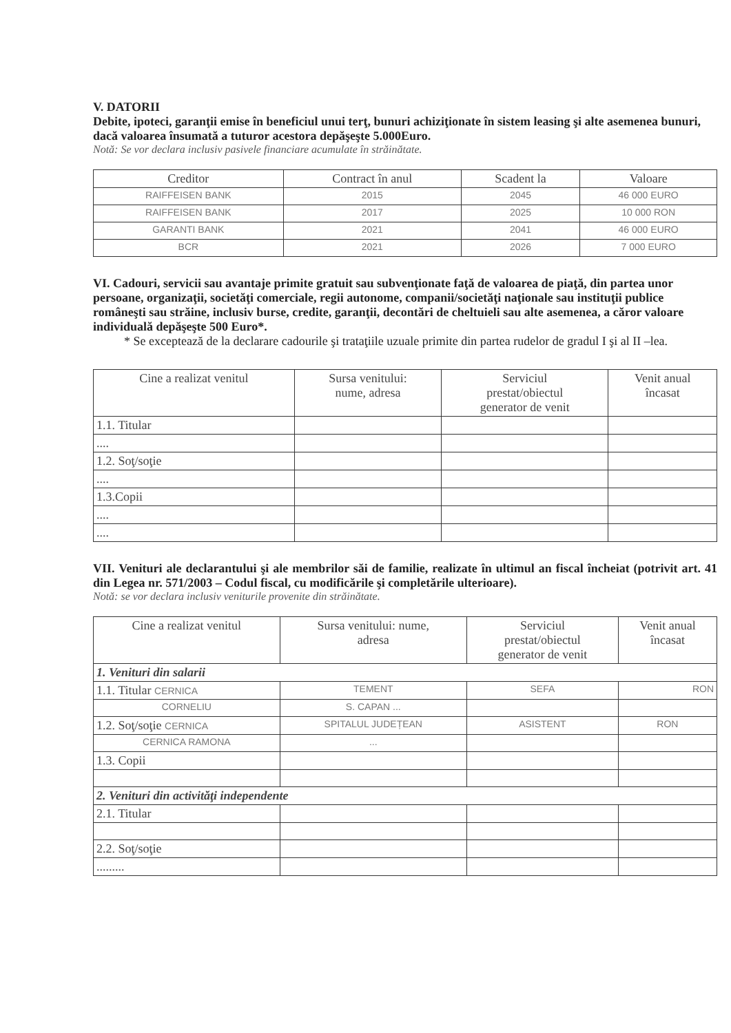V. DATORII
Debite, ipoteci, garanţii emise în beneficiul unui terţ, bunuri achiziţionate în sistem leasing şi alte asemenea bunuri, dacă valoarea însumată a tuturor acestora depăşeşte 5.000Euro.
Notă: Se vor declara inclusiv pasivele financiare acumulate în străinătate.
| Creditor | Contract în anul | Scadent la | Valoare |
| --- | --- | --- | --- |
| RAIFFEISEN BANK | 2015 | 2045 | 46 000 EURO |
| RAIFFEISEN BANK | 2017 | 2025 | 10 000 RON |
| GARANTI BANK | 2021 | 2041 | 46 000 EURO |
| BCR | 2021 | 2026 | 7 000 EURO |
VI. Cadouri, servicii sau avantaje primite gratuit sau subvenţionate faţă de valoarea de piaţă, din partea unor persoane, organizaţii, societăţi comerciale, regii autonome, companii/societăţi naţionale sau instituţii publice româneşti sau străine, inclusiv burse, credite, garanţii, decontări de cheltuieli sau alte asemenea, a căror valoare individuală depăşeşte 500 Euro*.
* Se exceptează de la declarare cadourile şi trataţiile uzuale primite din partea rudelor de gradul I şi al II –lea.
| Cine a realizat venitul | Sursa venitului: nume, adresa | Serviciul prestat/obiectul generator de venit | Venit anual încasat |
| --- | --- | --- | --- |
| 1.1. Titular | | | |
| .... | | | |
| 1.2. Soţ/soţie | | | |
| .... | | | |
| 1.3.Copii | | | |
| .... | | | |
| .... | | | |
VII. Venituri ale declarantului şi ale membrilor săi de familie, realizate în ultimul an fiscal încheiat (potrivit art. 41 din Legea nr. 571/2003 – Codul fiscal, cu modificările şi completările ulterioare).
Notă: se vor declara inclusiv veniturile provenite din străinătate.
| Cine a realizat venitul | Sursa venitului: nume, adresa | Serviciul prestat/obiectul generator de venit | Venit anual încasat |
| --- | --- | --- | --- |
| 1. Venituri din salarii | | | |
| 1.1. Titular CERNICA | TEMENT | SEFA | RON |
| CORNELIU | S. CAPAN ... | | |
| 1.2. Soţ/soţie CERNICA | SPITALUL JUDEȚEAN | ASISTENT | RON |
| CERNICA RAMONA | ... | | |
| 1.3. Copii | | | |
| 2. Venituri din activităţi independente | | | |
| 2.1. Titular | | | |
| 2.2. Soţ/soţie | | | |
| ......... | | | |